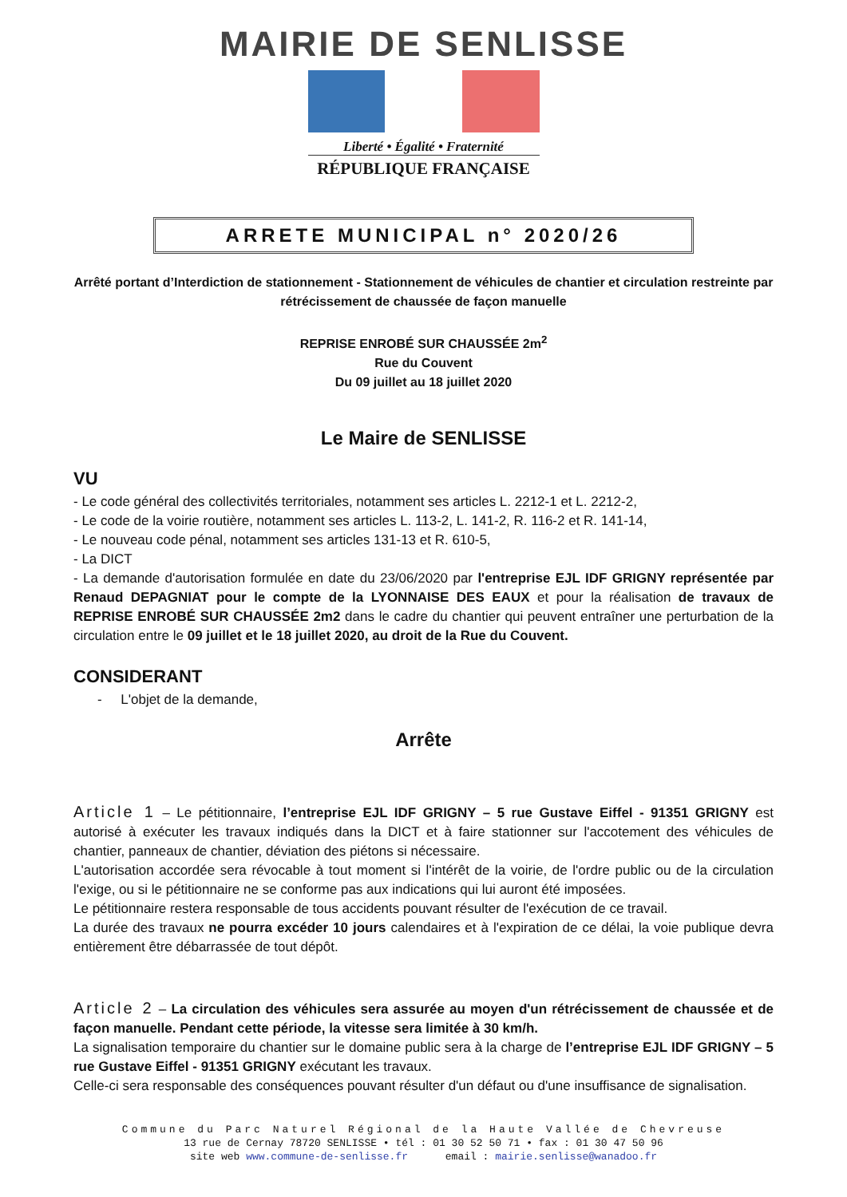MAIRIE DE SENLISSE
Liberté • Égalité • Fraternité
RÉPUBLIQUE FRANÇAISE
ARRETE MUNICIPAL n° 2020/26
Arrêté portant d’Interdiction de stationnement - Stationnement de véhicules de chantier et circulation restreinte par rétrécissement de chaussée de façon manuelle
REPRISE ENROBÉ SUR CHAUSSÉE 2m<sup>2</sup>
Rue du Couvent
Du 09 juillet au 18 juillet 2020
Le Maire de SENLISSE
VU
- Le code général des collectivités territoriales, notamment ses articles L. 2212-1 et L. 2212-2,
- Le code de la voirie routière, notamment ses articles L. 113-2, L. 141-2, R. 116-2 et R. 141-14,
- Le nouveau code pénal, notamment ses articles 131-13 et R. 610-5,
- La DICT
- La demande d'autorisation formulée en date du 23/06/2020 par l'entreprise EJL IDF GRIGNY représentée par Renaud DEPAGNIAT pour le compte de la LYONNAISE DES EAUX et pour la réalisation de travaux de REPRISE ENROBÉ SUR CHAUSSÉE 2m2 dans le cadre du chantier qui peuvent entraîner une perturbation de la circulation entre le 09 juillet et le 18 juillet 2020, au droit de la Rue du Couvent.
CONSIDERANT
- L'objet de la demande,
Arrête
Article 1 – Le pétitionnaire, l’entreprise EJL IDF GRIGNY – 5 rue Gustave Eiffel - 91351 GRIGNY est autorisé à exécuter les travaux indiqués dans la DICT et à faire stationner sur l'accotement des véhicules de chantier, panneaux de chantier, déviation des piétons si nécessaire.
L'autorisation accordée sera révocable à tout moment si l'intérêt de la voirie, de l'ordre public ou de la circulation l'exige, ou si le pétitionnaire ne se conforme pas aux indications qui lui auront été imposées.
Le pétitionnaire restera responsable de tous accidents pouvant résulter de l'exécution de ce travail.
La durée des travaux ne pourra excéder 10 jours calendaires et à l'expiration de ce délai, la voie publique devra entièrement être débarrassée de tout dépôt.
Article 2 – La circulation des véhicules sera assurée au moyen d'un rétrécissement de chaussée et de façon manuelle. Pendant cette période, la vitesse sera limitée à 30 km/h.
La signalisation temporaire du chantier sur le domaine public sera à la charge de l’entreprise EJL IDF GRIGNY – 5 rue Gustave Eiffel - 91351 GRIGNY exécutant les travaux.
Celle-ci sera responsable des conséquences pouvant résulter d'un défaut ou d'une insuffisance de signalisation.
Commune du Parc Naturel Régional de la Haute Vallée de Chevreuse
13 rue de Cernay 78720 SENLISSE • tél : 01 30 52 50 71 • fax : 01 30 47 50 96
site web www.commune-de-senlisse.fr email : mairie.senlisse@wanadoo.fr